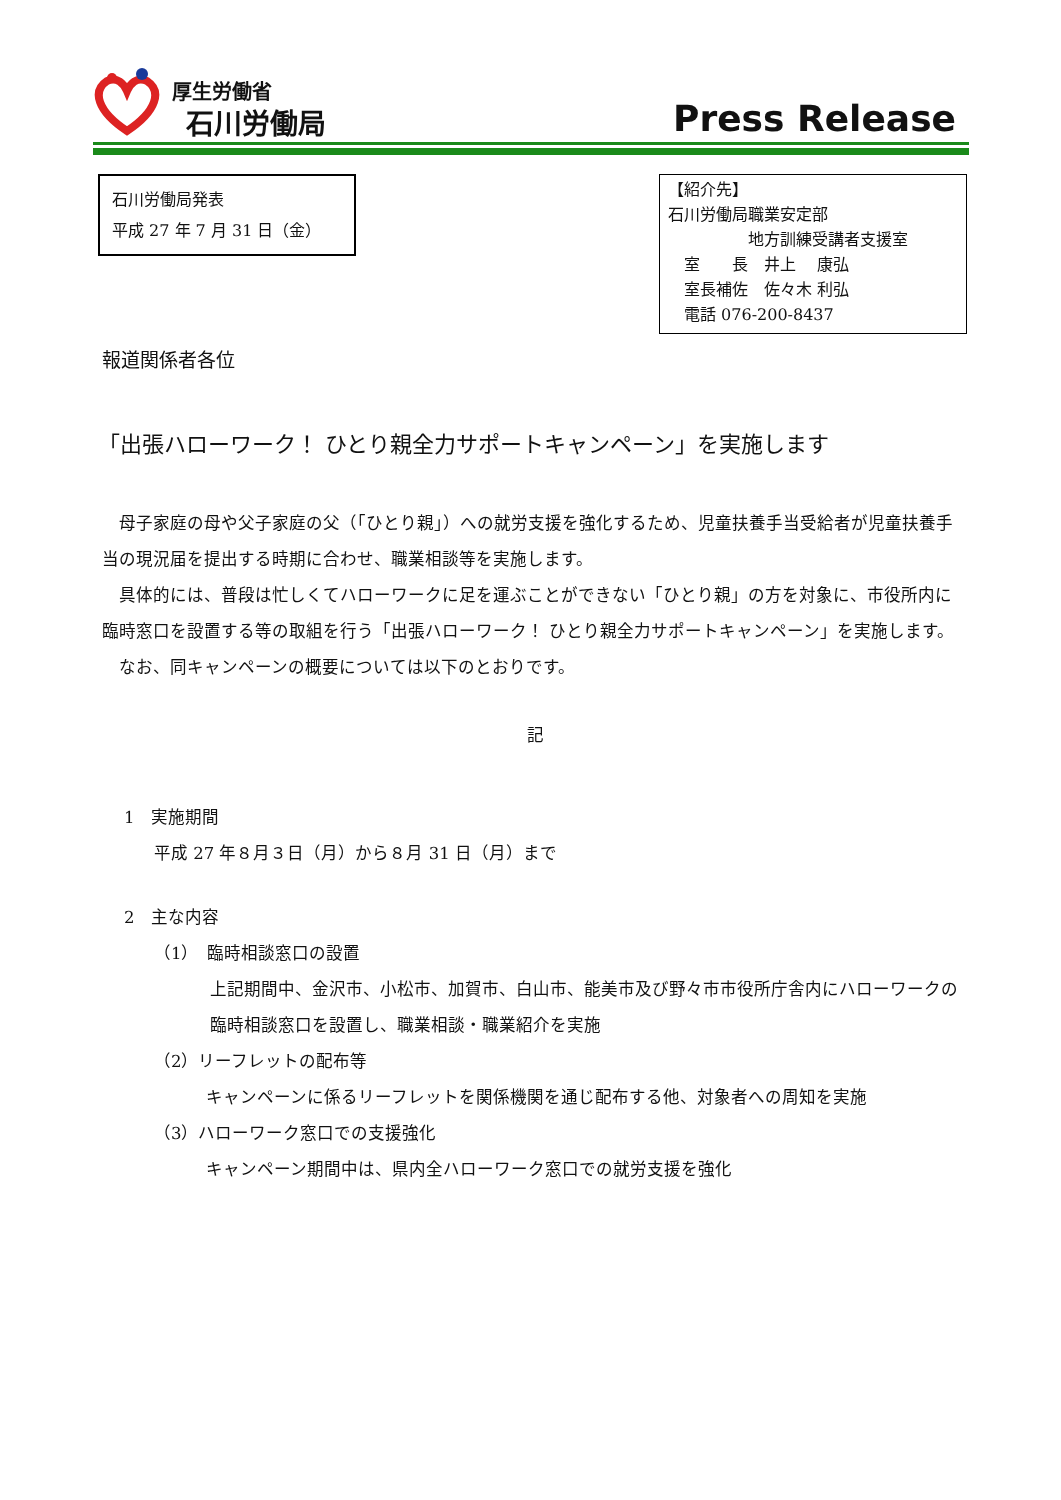厚生労働省
石川労働局 Press Release
石川労働局発表
平成 27 年 7 月 31 日（金）
【紹介先】
石川労働局職業安定部
　　　　　地方訓練受講者支援室
　室　　長　井上　 康弘
　室長補佐　佐々木 利弘
　電話 076-200-8437
報道関係者各位
「出張ハローワーク！ ひとり親全力サポートキャンペーン」を実施します
母子家庭の母や父子家庭の父（「ひとり親」）への就労支援を強化するため、児童扶養手当受給者が児童扶養手当の現況届を提出する時期に合わせ、職業相談等を実施します。
具体的には、普段は忙しくてハローワークに足を運ぶことができない「ひとり親」の方を対象に、市役所内に臨時窓口を設置する等の取組を行う「出張ハローワーク！ ひとり親全力サポートキャンペーン」を実施します。
なお、同キャンペーンの概要については以下のとおりです。
記
1　実施期間
平成 27 年８月３日（月）から８月 31 日（月）まで
2　主な内容
（1）　臨時相談窓口の設置
上記期間中、金沢市、小松市、加賀市、白山市、能美市及び野々市市役所庁舎内にハローワークの臨時相談窓口を設置し、職業相談・職業紹介を実施
（2）リーフレットの配布等
キャンペーンに係るリーフレットを関係機関を通じ配布する他、対象者への周知を実施
（3）ハローワーク窓口での支援強化
キャンペーン期間中は、県内全ハローワーク窓口での就労支援を強化